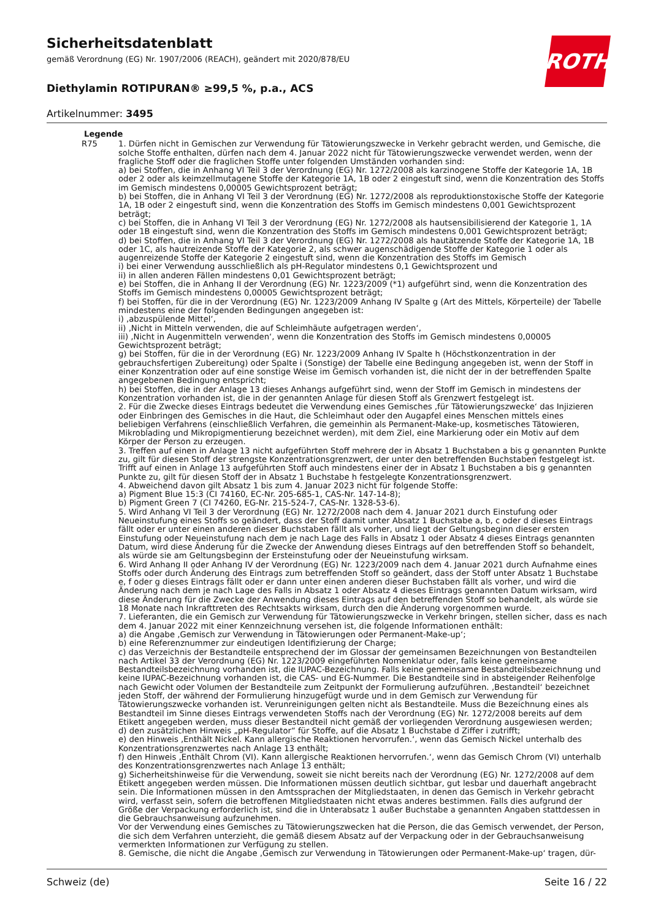Sicherheitsdatenblatt
gemäß Verordnung (EG) Nr. 1907/2006 (REACH), geändert mit 2020/878/EU
Diethylamin ROTIPURAN® ≥99,5 %, p.a., ACS
Artikelnummer: 3495
ROTH
Legende
R75 1. Dürfen nicht in Gemischen zur Verwendung für Tätowierungszwecke in Verkehr gebracht werden, und Gemische, die solche Stoffe enthalten, dürfen nach dem 4. Januar 2022 nicht für Tätowierungszwecke verwendet werden, wenn der fragliche Stoff oder die fraglichen Stoffe unter folgenden Umständen vorhanden sind:
a) bei Stoffen, die in Anhang VI Teil 3 der Verordnung (EG) Nr. 1272/2008 als karzinogene Stoffe der Kategorie 1A, 1B oder 2 oder als keimzellmutagene Stoffe der Kategorie 1A, 1B oder 2 eingestuft sind, wenn die Konzentration des Stoffs im Gemisch mindestens 0,00005 Gewichtsprozent beträgt;
b) bei Stoffen, die in Anhang VI Teil 3 der Verordnung (EG) Nr. 1272/2008 als reproduktionstoxische Stoffe der Kategorie 1A, 1B oder 2 eingestuft sind, wenn die Konzentration des Stoffs im Gemisch mindestens 0,001 Gewichtsprozent beträgt;
c) bei Stoffen, die in Anhang VI Teil 3 der Verordnung (EG) Nr. 1272/2008 als hautsensibilisierend der Kategorie 1, 1A oder 1B eingestuft sind, wenn die Konzentration des Stoffs im Gemisch mindestens 0,001 Gewichtsprozent beträgt;
d) bei Stoffen, die in Anhang VI Teil 3 der Verordnung (EG) Nr. 1272/2008 als hautätzende Stoffe der Kategorie 1A, 1B oder 1C, als hautreizende Stoffe der Kategorie 2, als schwer augenschädigende Stoffe der Kategorie 1 oder als augenreizende Stoffe der Kategorie 2 eingestuft sind, wenn die Konzentration des Stoffs im Gemisch
i) bei einer Verwendung ausschließlich als pH-Regulator mindestens 0,1 Gewichtsprozent und
ii) in allen anderen Fällen mindestens 0,01 Gewichtsprozent beträgt;
e) bei Stoffen, die in Anhang II der Verordnung (EG) Nr. 1223/2009 (*1) aufgeführt sind, wenn die Konzentration des Stoffs im Gemisch mindestens 0,00005 Gewichtsprozent beträgt;
f) bei Stoffen, für die in der Verordnung (EG) Nr. 1223/2009 Anhang IV Spalte g (Art des Mittels, Körperteile) der Tabelle mindestens eine der folgenden Bedingungen angegeben ist:
i) ‚abzuspülende Mittel‘,
ii) ‚Nicht in Mitteln verwenden, die auf Schleimhäute aufgetragen werden‘,
iii) ‚Nicht in Augenmitteln verwenden‘, wenn die Konzentration des Stoffs im Gemisch mindestens 0,00005 Gewichtsprozent beträgt;
g) bei Stoffen, für die in der Verordnung (EG) Nr. 1223/2009 Anhang IV Spalte h (Höchstkonzentration in der gebrauchsfertigen Zubereitung) oder Spalte i (Sonstige) der Tabelle eine Bedingung angegeben ist, wenn der Stoff in einer Konzentration oder auf eine sonstige Weise im Gemisch vorhanden ist, die nicht der in der betreffenden Spalte angegebenen Bedingung entspricht;
h) bei Stoffen, die in der Anlage 13 dieses Anhangs aufgeführt sind, wenn der Stoff im Gemisch in mindestens der Konzentration vorhanden ist, die in der genannten Anlage für diesen Stoff als Grenzwert festgelegt ist.
2. Für die Zwecke dieses Eintrags bedeutet die Verwendung eines Gemisches ‚für Tätowierungszwecke‘ das Injizieren oder Einbringen des Gemisches in die Haut, die Schleimhaut oder den Augapfel eines Menschen mittels eines beliebigen Verfahrens (einschließlich Verfahren, die gemeinhin als Permanent-Make-up, kosmetisches Tätowieren, Mikrobla­ding und Mikropigmentierung bezeichnet werden), mit dem Ziel, eine Markierung oder ein Motiv auf dem Körper der Person zu erzeugen.
3. Treffen auf einen in Anlage 13 nicht aufgeführten Stoff mehrere der in Absatz 1 Buchstaben a bis g genannten Punkte zu, gilt für diesen Stoff der strengste Konzentrationsgrenzwert, der unter den betreffenden Buchstaben festgelegt ist. Trifft auf einen in Anlage 13 aufgeführten Stoff auch mindestens einer der in Absatz 1 Buchstaben a bis g genannten Punkte zu, gilt für diesen Stoff der in Absatz 1 Buchstabe h festgelegte Konzentrationsgrenzwert.
4. Abweichend davon gilt Absatz 1 bis zum 4. Januar 2023 nicht für folgende Stoffe:
a) Pigment Blue 15:3 (CI 74160, EC-Nr. 205-685-1, CAS-Nr. 147-14-8);
b) Pigment Green 7 (CI 74260, EG-Nr. 215-524-7, CAS-Nr. 1328-53-6).
5. Wird Anhang VI Teil 3 der Verordnung (EG) Nr. 1272/2008 nach dem 4. Januar 2021 durch Einstufung oder Neueinstufung eines Stoffs so geändert, dass der Stoff damit unter Absatz 1 Buchstabe a, b, c oder d dieses Eintrags fällt oder er unter einen anderen dieser Buchstaben fällt als vorher, und liegt der Geltungsbeginn dieser ersten Einstufung oder Neueinstufung nach dem je nach Lage des Falls in Absatz 1 oder Absatz 4 dieses Eintrags genannten Datum, wird diese Änderung für die Zwecke der Anwendung dieses Eintrags auf den betreffenden Stoff so behandelt, als würde sie am Geltungsbeginn der Ersteinstufung oder der Neueinstufung wirksam.
6. Wird Anhang II oder Anhang IV der Verordnung (EG) Nr. 1223/2009 nach dem 4. Januar 2021 durch Aufnahme eines Stoffs oder durch Änderung des Eintrags zum betreffenden Stoff so geändert, dass der Stoff unter Absatz 1 Buchstabe e, f oder g dieses Eintrags fällt oder er dann unter einen anderen dieser Buchstaben fällt als vorher, und wird die Änderung nach dem je nach Lage des Falls in Absatz 1 oder Absatz 4 dieses Eintrags genannten Datum wirksam, wird diese Änderung für die Zwecke der Anwendung dieses Eintrags auf den betreffenden Stoff so behandelt, als würde sie 18 Monate nach Inkrafttreten des Rechtsakts wirksam, durch den die Änderung vorgenommen wurde.
7. Lieferanten, die ein Gemisch zur Verwendung für Tätowierungszwecke in Verkehr bringen, stellen sicher, dass es nach dem 4. Januar 2022 mit einer Kennzeichnung versehen ist, die folgende Informationen enthält:
a) die Angabe ‚Gemisch zur Verwendung in Tätowierungen oder Permanent-Make-up‘;
b) eine Referenznummer zur eindeutigen Identifizierung der Charge;
c) das Verzeichnis der Bestandteile entsprechend der im Glossar der gemeinsamen Bezeichnungen von Bestandteilen nach Artikel 33 der Verordnung (EG) Nr. 1223/2009 eingeführten Nomenklatur oder, falls keine gemeinsame Bestandteilsbezeichnung vorhanden ist, die IUPAC-Bezeichnung. Falls keine gemeinsame Bestandteilsbezeichnung und keine IUPAC-Bezeichnung vorhanden ist, die CAS- und EG-Nummer. Die Bestandteile sind in absteigender Reihenfolge nach Gewicht oder Volumen der Bestandteile zum Zeitpunkt der Formulierung aufzuführen. ‚Bestandteil‘ bezeichnet jeden Stoff, der während der Formulierung hinzugefügt wurde und in dem Gemisch zur Verwendung für Tätowierungszwecke vorhanden ist. Verunreinigungen gelten nicht als Bestandteile. Muss die Bezeichnung eines als Bestandteil im Sinne dieses Eintrags verwendeten Stoffs nach der Verordnung (EG) Nr. 1272/2008 bereits auf dem Etikett angegeben werden, muss dieser Bestandteil nicht gemäß der vorliegenden Verordnung ausgewiesen werden;
d) den zusätzlichen Hinweis „pH-Regulator“ für Stoffe, auf die Absatz 1 Buchstabe d Ziffer i zutrifft;
e) den Hinweis ‚Enthält Nickel. Kann allergische Reaktionen hervorrufen.‘, wenn das Gemisch Nickel unterhalb des Konzentrationsgrenzwertes nach Anlage 13 enthält;
f) den Hinweis ‚Enthält Chrom (VI). Kann allergische Reaktionen hervorrufen.‘, wenn das Gemisch Chrom (VI) unterhalb des Konzentrationsgrenzwertes nach Anlage 13 enthält;
g) Sicherheitshinweise für die Verwendung, soweit sie nicht bereits nach der Verordnung (EG) Nr. 1272/2008 auf dem Etikett angegeben werden müssen. Die Informationen müssen deutlich sichtbar, gut lesbar und dauerhaft angebracht sein. Die Informationen müssen in den Amtssprachen der Mitgliedstaaten, in denen das Gemisch in Verkehr gebracht wird, verfasst sein, sofern die betroffenen Mitgliedstaaten nicht etwas anderes bestimmen. Falls dies aufgrund der Größe der Verpackung erforderlich ist, sind die in Unterabsatz 1 außer Buchstabe a genannten Angaben stattdessen in die Gebrauchsanweisung aufzunehmen.
Vor der Verwendung eines Gemisches zu Tätowierungszwecken hat die Person, die das Gemisch verwendet, der Person, die sich dem Verfahren unterzieht, die gemäß diesem Absatz auf der Verpackung oder in der Gebrauchsanweisung vermerkten Informationen zur Verfügung zu stellen.
8. Gemische, die nicht die Angabe ‚Gemisch zur Verwendung in Tätowierungen oder Permanent-Make-up‘ tragen, dür-
Schweiz (de) Seite 16 / 22